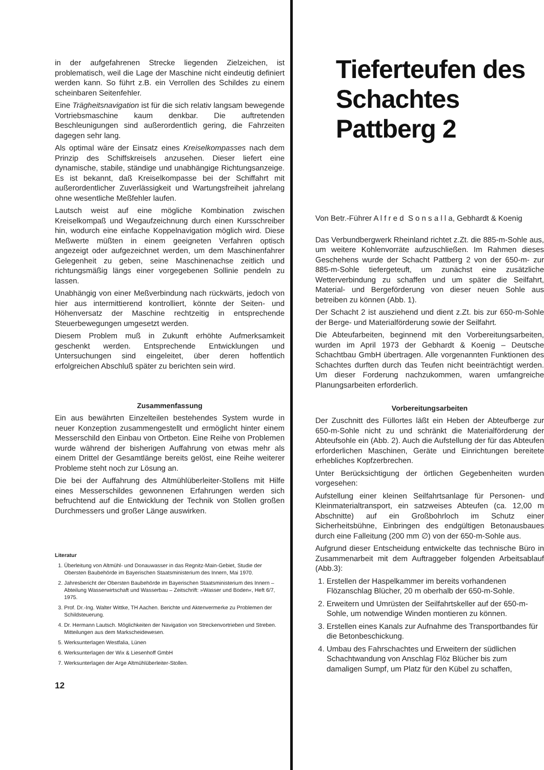in der aufgefahrenen Strecke liegenden Zielzeichen, ist problematisch, weil die Lage der Maschine nicht eindeutig definiert werden kann. So führt z.B. ein Verrollen des Schildes zu einem scheinbaren Seitenfehler.
Eine Trägheitsnavigation ist für die sich relativ langsam bewegende Vortriebsmaschine kaum denkbar. Die auftretenden Beschleunigungen sind außerordentlich gering, die Fahrzeiten dagegen sehr lang.
Als optimal wäre der Einsatz eines Kreiselkompasses nach dem Prinzip des Schiffskreisels anzusehen. Dieser liefert eine dynamische, stabile, ständige und unabhängige Richtungsanzeige. Es ist bekannt, daß Kreiselkompasse bei der Schiffahrt mit außerordentlicher Zuverlässigkeit und Wartungsfreiheit jahrelang ohne wesentliche Meßfehler laufen.
Lautsch weist auf eine mögliche Kombination zwischen Kreiselkompaß und Wegaufzeichnung durch einen Kursschreiber hin, wodurch eine einfache Koppelnavigation möglich wird. Diese Meßwerte müßten in einem geeigneten Verfahren optisch angezeigt oder aufgezeichnet werden, um dem Maschinenfahrer Gelegenheit zu geben, seine Maschinenachse zeitlich und richtungsmäßig längs einer vorgegebenen Sollinie pendeln zu lassen.
Unabhängig von einer Meßverbindung nach rückwärts, jedoch von hier aus intermittierend kontrolliert, könnte der Seiten- und Höhenversatz der Maschine rechtzeitig in entsprechende Steuerbewegungen umgesetzt werden.
Diesem Problem muß in Zukunft erhöhte Aufmerksamkeit geschenkt werden. Entsprechende Entwicklungen und Untersuchungen sind eingeleitet, über deren hoffentlich erfolgreichen Abschluß später zu berichten sein wird.
Zusammenfassung
Ein aus bewährten Einzelteilen bestehendes System wurde in neuer Konzeption zusammengestellt und ermöglicht hinter einem Messerschild den Einbau von Ortbeton. Eine Reihe von Problemen wurde während der bisherigen Auffahrung von etwas mehr als einem Drittel der Gesamtlänge bereits gelöst, eine Reihe weiterer Probleme steht noch zur Lösung an.
Die bei der Auffahrung des Altmühlüberleiter-Stollens mit Hilfe eines Messerschildes gewonnenen Erfahrungen werden sich befruchtend auf die Entwicklung der Technik von Stollen großen Durchmessers und großer Länge auswirken.
Literatur
1. Überleitung von Altmühl- und Donauwasser in das Regnitz-Main-Gebiet, Studie der Obersten Baubehörde im Bayerischen Staatsministerium des Innern, Mai 1970.
2. Jahresbericht der Obersten Baubehörde im Bayerischen Staatsministerium des Innern – Abteilung Wasserwirtschaft und Wasserbau – Zeitschrift: »Wasser und Boden«, Heft 6/7, 1975.
3. Prof. Dr.-Ing. Walter Wittke, TH Aachen. Berichte und Aktenvermerke zu Problemen der Schildsteuerung.
4. Dr. Hermann Lautsch. Möglichkeiten der Navigation von Streckenvortrieben und Streben.
Mitteilungen aus dem Markscheidewesen.
5. Werksunterlagen Westfalia, Lünen
6. Werksunterlagen der Wix & Liesenhoff GmbH
7. Werksunterlagen der Arge Altmühlüberleiter-Stollen.
12
Tieferteufen des Schachtes Pattberg 2
Von Betr.-Führer A l f r e d S o n s a l l a, Gebhardt & Koenig
Das Verbundbergwerk Rheinland richtet z.Zt. die 885-m-Sohle aus, um weitere Kohlenvorräte aufzuschließen. Im Rahmen dieses Geschehens wurde der Schacht Pattberg 2 von der 650-m- zur 885-m-Sohle tiefergeteuft, um zunächst eine zusätzliche Wetterverbindung zu schaffen und um später die Seilfahrt, Material- und Bergeförderung von dieser neuen Sohle aus betreiben zu können (Abb. 1).
Der Schacht 2 ist ausziehend und dient z.Zt. bis zur 650-m-Sohle der Berge- und Materialförderung sowie der Seilfahrt.
Die Abteufarbeiten, beginnend mit den Vorbereitungsarbeiten, wurden im April 1973 der Gebhardt & Koenig – Deutsche Schachtbau GmbH übertragen. Alle vorgenannten Funktionen des Schachtes durften durch das Teufen nicht beeinträchtigt werden. Um dieser Forderung nachzukommen, waren umfangreiche Planungsarbeiten erforderlich.
Vorbereitungsarbeiten
Der Zuschnitt des Füllortes läßt ein Heben der Abteufberge zur 650-m-Sohle nicht zu und schränkt die Materialförderung der Abteufsohle ein (Abb. 2). Auch die Aufstellung der für das Abteufen erforderlichen Maschinen, Geräte und Einrichtungen bereitete erhebliches Kopfzerbrechen.
Unter Berücksichtigung der örtlichen Gegebenheiten wurden vorgesehen:
Aufstellung einer kleinen Seilfahrtsanlage für Personen- und Kleinmaterialtransport, ein satzweises Abteufen (ca. 12,00 m Abschnitte) auf ein Großbohrloch im Schutz einer Sicherheitsbühne, Einbringen des endgültigen Betonausbaues durch eine Falleitung (200 mm ∅) von der 650-m-Sohle aus.
Aufgrund dieser Entscheidung entwickelte das technische Büro in Zusammenarbeit mit dem Auftraggeber folgenden Arbeitsablauf (Abb.3):
1. Erstellen der Haspelkammer im bereits vorhandenen Flözanschlag Blücher, 20 m oberhalb der 650-m-Sohle.
2. Erweitern und Umrüsten der Seilfahrtskeller auf der 650-m-Sohle, um notwendige Winden montieren zu können.
3. Erstellen eines Kanals zur Aufnahme des Transportbandes für die Betonbeschickung.
4. Umbau des Fahrschachtes und Erweitern der südlichen Schachtwandung von Anschlag Flöz Blücher bis zum damaligen Sumpf, um Platz für den Kübel zu schaffen,